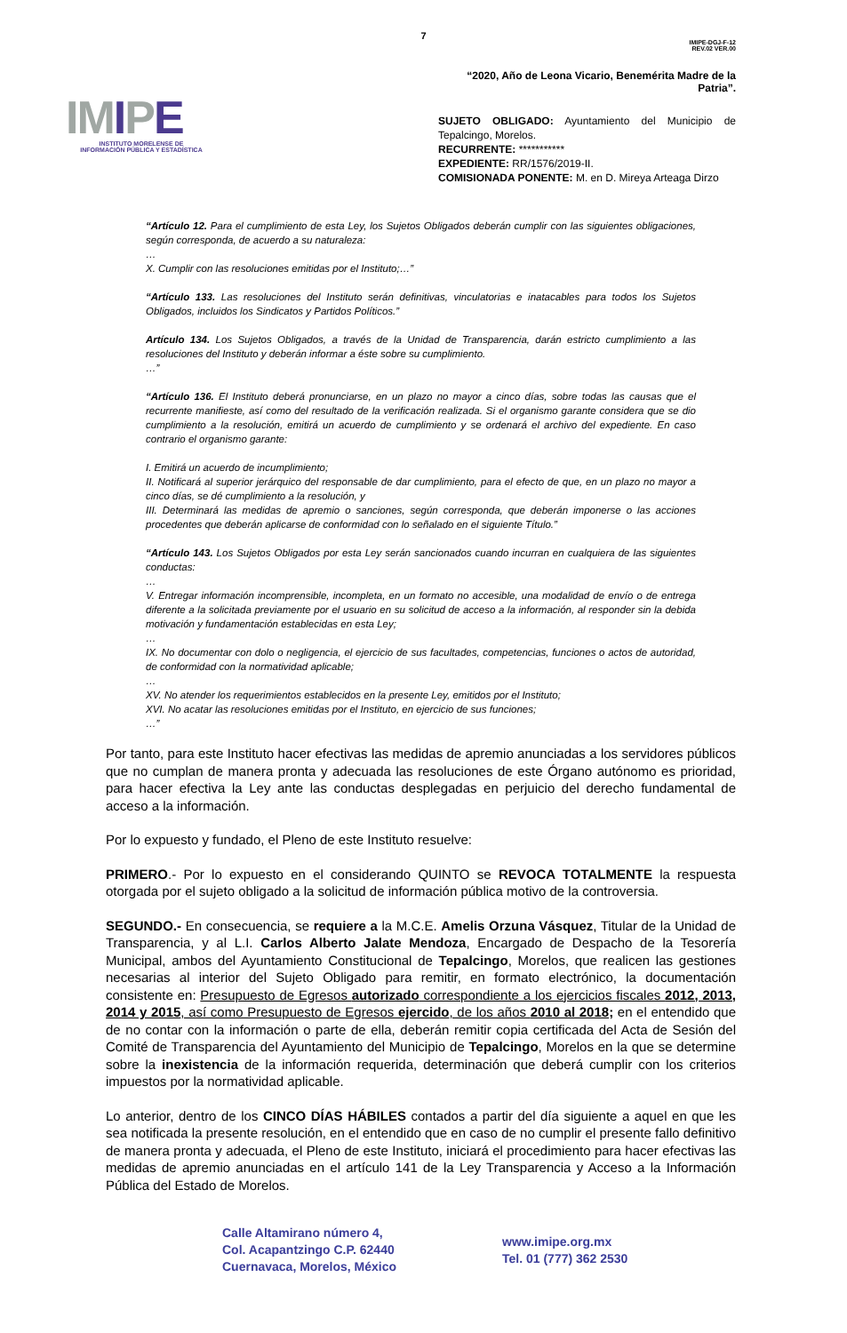7
IMIPE
INSTITUTO MORELENSE DE
INFORMACIÓN PÚBLICA Y ESTADÍSTICA
IMIPE-DGJ-F-12
REV.02 VER.00
“2020, Año de Leona Vicario, Benemérita Madre de la Patria”.
SUJETO OBLIGADO: Ayuntamiento del Municipio de Tepalcingo, Morelos.
RECURRENTE: ***********
EXPEDIENTE: RR/1576/2019-II.
COMISIONADA PONENTE: M. en D. Mireya Arteaga Dirzo
“Artículo 12. Para el cumplimiento de esta Ley, los Sujetos Obligados deberán cumplir con las siguientes obligaciones, según corresponda, de acuerdo a su naturaleza:
…
X. Cumplir con las resoluciones emitidas por el Instituto;…”
“Artículo 133. Las resoluciones del Instituto serán definitivas, vinculatorias e inatacables para todos los Sujetos Obligados, incluidos los Sindicatos y Partidos Políticos.”
Artículo 134. Los Sujetos Obligados, a través de la Unidad de Transparencia, darán estricto cumplimiento a las resoluciones del Instituto y deberán informar a éste sobre su cumplimiento.
…”
“Artículo 136. El Instituto deberá pronunciarse, en un plazo no mayor a cinco días, sobre todas las causas que el recurrente manifieste, así como del resultado de la verificación realizada. Si el organismo garante considera que se dio cumplimiento a la resolución, emitirá un acuerdo de cumplimiento y se ordenará el archivo del expediente. En caso contrario el organismo garante:
I. Emitirá un acuerdo de incumplimiento;
II. Notificará al superior jerárquico del responsable de dar cumplimiento, para el efecto de que, en un plazo no mayor a cinco días, se dé cumplimiento a la resolución, y
III. Determinará las medidas de apremio o sanciones, según corresponda, que deberán imponerse o las acciones procedentes que deberán aplicarse de conformidad con lo señalado en el siguiente Título.”
“Artículo 143. Los Sujetos Obligados por esta Ley serán sancionados cuando incurran en cualquiera de las siguientes conductas:
…
V. Entregar información incomprensible, incompleta, en un formato no accesible, una modalidad de envío o de entrega diferente a la solicitada previamente por el usuario en su solicitud de acceso a la información, al responder sin la debida motivación y fundamentación establecidas en esta Ley;
…
IX. No documentar con dolo o negligencia, el ejercicio de sus facultades, competencias, funciones o actos de autoridad, de conformidad con la normatividad aplicable;
…
XV. No atender los requerimientos establecidos en la presente Ley, emitidos por el Instituto;
XVI. No acatar las resoluciones emitidas por el Instituto, en ejercicio de sus funciones;
…”
Por tanto, para este Instituto hacer efectivas las medidas de apremio anunciadas a los servidores públicos que no cumplan de manera pronta y adecuada las resoluciones de este Órgano autónomo es prioridad, para hacer efectiva la Ley ante las conductas desplegadas en perjuicio del derecho fundamental de acceso a la información.
Por lo expuesto y fundado, el Pleno de este Instituto resuelve:
PRIMERO.- Por lo expuesto en el considerando QUINTO se REVOCA TOTALMENTE la respuesta otorgada por el sujeto obligado a la solicitud de información pública motivo de la controversia.
SEGUNDO.- En consecuencia, se requiere a la M.C.E. Amelis Orzuna Vásquez, Titular de la Unidad de Transparencia, y al L.I. Carlos Alberto Jalate Mendoza, Encargado de Despacho de la Tesorería Municipal, ambos del Ayuntamiento Constitucional de Tepalcingo, Morelos, que realicen las gestiones necesarias al interior del Sujeto Obligado para remitir, en formato electrónico, la documentación consistente en: Presupuesto de Egresos autorizado correspondiente a los ejercicios fiscales 2012, 2013, 2014 y 2015, así como Presupuesto de Egresos ejercido, de los años 2010 al 2018; en el entendido que de no contar con la información o parte de ella, deberán remitir copia certificada del Acta de Sesión del Comité de Transparencia del Ayuntamiento del Municipio de Tepalcingo, Morelos en la que se determine sobre la inexistencia de la información requerida, determinación que deberá cumplir con los criterios impuestos por la normatividad aplicable.
Lo anterior, dentro de los CINCO DÍAS HÁBILES contados a partir del día siguiente a aquel en que les sea notificada la presente resolución, en el entendido que en caso de no cumplir el presente fallo definitivo de manera pronta y adecuada, el Pleno de este Instituto, iniciará el procedimiento para hacer efectivas las medidas de apremio anunciadas en el artículo 141 de la Ley Transparencia y Acceso a la Información Pública del Estado de Morelos.
Calle Altamirano número 4,
Col. Acapantzingo C.P. 62440
Cuernavaca, Morelos, México
www.imipe.org.mx
Tel. 01 (777) 362 2530